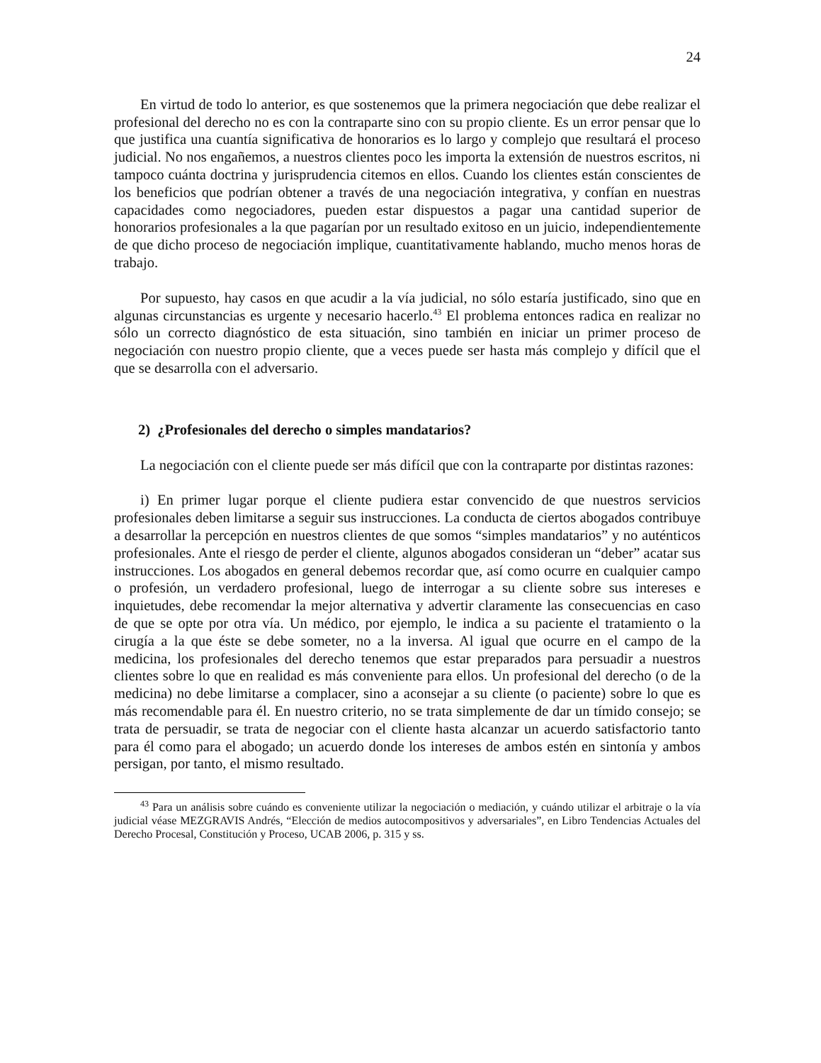24
En virtud de todo lo anterior, es que sostenemos que la primera negociación que debe realizar el profesional del derecho no es con la contraparte sino con su propio cliente. Es un error pensar que lo que justifica una cuantía significativa de honorarios es lo largo y complejo que resultará el proceso judicial. No nos engañemos, a nuestros clientes poco les importa la extensión de nuestros escritos, ni tampoco cuánta doctrina y jurisprudencia citemos en ellos. Cuando los clientes están conscientes de los beneficios que podrían obtener a través de una negociación integrativa, y confían en nuestras capacidades como negociadores, pueden estar dispuestos a pagar una cantidad superior de honorarios profesionales a la que pagarían por un resultado exitoso en un juicio, independientemente de que dicho proceso de negociación implique, cuantitativamente hablando, mucho menos horas de trabajo.
Por supuesto, hay casos en que acudir a la vía judicial, no sólo estaría justificado, sino que en algunas circunstancias es urgente y necesario hacerlo.<sup>43</sup> El problema entonces radica en realizar no sólo un correcto diagnóstico de esta situación, sino también en iniciar un primer proceso de negociación con nuestro propio cliente, que a veces puede ser hasta más complejo y difícil que el que se desarrolla con el adversario.
2) ¿Profesionales del derecho o simples mandatarios?
La negociación con el cliente puede ser más difícil que con la contraparte por distintas razones:
i) En primer lugar porque el cliente pudiera estar convencido de que nuestros servicios profesionales deben limitarse a seguir sus instrucciones. La conducta de ciertos abogados contribuye a desarrollar la percepción en nuestros clientes de que somos “simples mandatarios” y no auténticos profesionales. Ante el riesgo de perder el cliente, algunos abogados consideran un “deber” acatar sus instrucciones. Los abogados en general debemos recordar que, así como ocurre en cualquier campo o profesión, un verdadero profesional, luego de interrogar a su cliente sobre sus intereses e inquietudes, debe recomendar la mejor alternativa y advertir claramente las consecuencias en caso de que se opte por otra vía. Un médico, por ejemplo, le indica a su paciente el tratamiento o la cirugía a la que éste se debe someter, no a la inversa. Al igual que ocurre en el campo de la medicina, los profesionales del derecho tenemos que estar preparados para persuadir a nuestros clientes sobre lo que en realidad es más conveniente para ellos. Un profesional del derecho (o de la medicina) no debe limitarse a complacer, sino a aconsejar a su cliente (o paciente) sobre lo que es más recomendable para él. En nuestro criterio, no se trata simplemente de dar un tímido consejo; se trata de persuadir, se trata de negociar con el cliente hasta alcanzar un acuerdo satisfactorio tanto para él como para el abogado; un acuerdo donde los intereses de ambos estén en sintonía y ambos persigan, por tanto, el mismo resultado.
<sup>43</sup> Para un análisis sobre cuándo es conveniente utilizar la negociación o mediación, y cuándo utilizar el arbitraje o la vía judicial véase MEZGRAVIS Andrés, “Elección de medios autocompositivos y adversariales”, en Libro Tendencias Actuales del Derecho Procesal, Constitución y Proceso, UCAB 2006, p. 315 y ss.